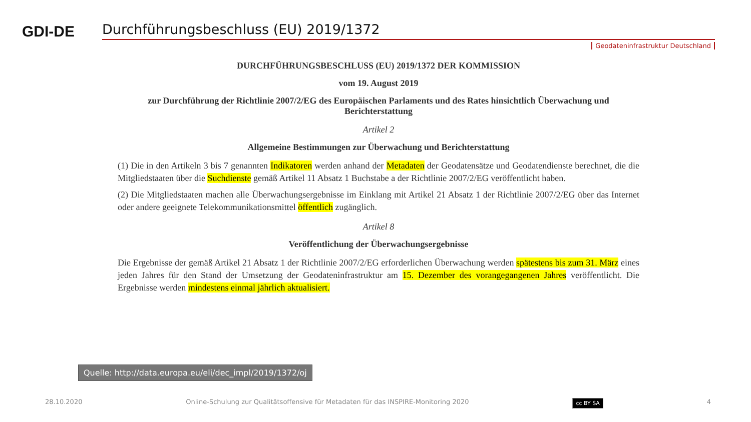GDI-DE
Durchführungsbeschluss (EU) 2019/1372
Geodateninfrastruktur Deutschland
DURCHFÜHRUNGSBESCHLUSS (EU) 2019/1372 DER KOMMISSION
vom 19. August 2019
zur Durchführung der Richtlinie 2007/2/EG des Europäischen Parlaments und des Rates hinsichtlich Überwachung und Berichterstattung
Artikel 2
Allgemeine Bestimmungen zur Überwachung und Berichterstattung
(1) Die in den Artikeln 3 bis 7 genannten Indikatoren werden anhand der Metadaten der Geodatensätze und Geodatendienste berechnet, die die Mitgliedstaaten über die Suchdienste gemäß Artikel 11 Absatz 1 Buchstabe a der Richtlinie 2007/2/EG veröffentlicht haben.
(2) Die Mitgliedstaaten machen alle Überwachungsergebnisse im Einklang mit Artikel 21 Absatz 1 der Richtlinie 2007/2/EG über das Internet oder andere geeignete Telekommunikationsmittel öffentlich zugänglich.
Artikel 8
Veröffentlichung der Überwachungsergebnisse
Die Ergebnisse der gemäß Artikel 21 Absatz 1 der Richtlinie 2007/2/EG erforderlichen Überwachung werden spätestens bis zum 31. März eines jeden Jahres für den Stand der Umsetzung der Geodateninfrastruktur am 15. Dezember des vorangegangenen Jahres veröffentlicht. Die Ergebnisse werden mindestens einmal jährlich aktualisiert.
Quelle: http://data.europa.eu/eli/dec_impl/2019/1372/oj
28.10.2020 Online-Schulung zur Qualitätsoffensive für Metadaten für das INSPIRE-Monitoring 2020 cc BY SA 4